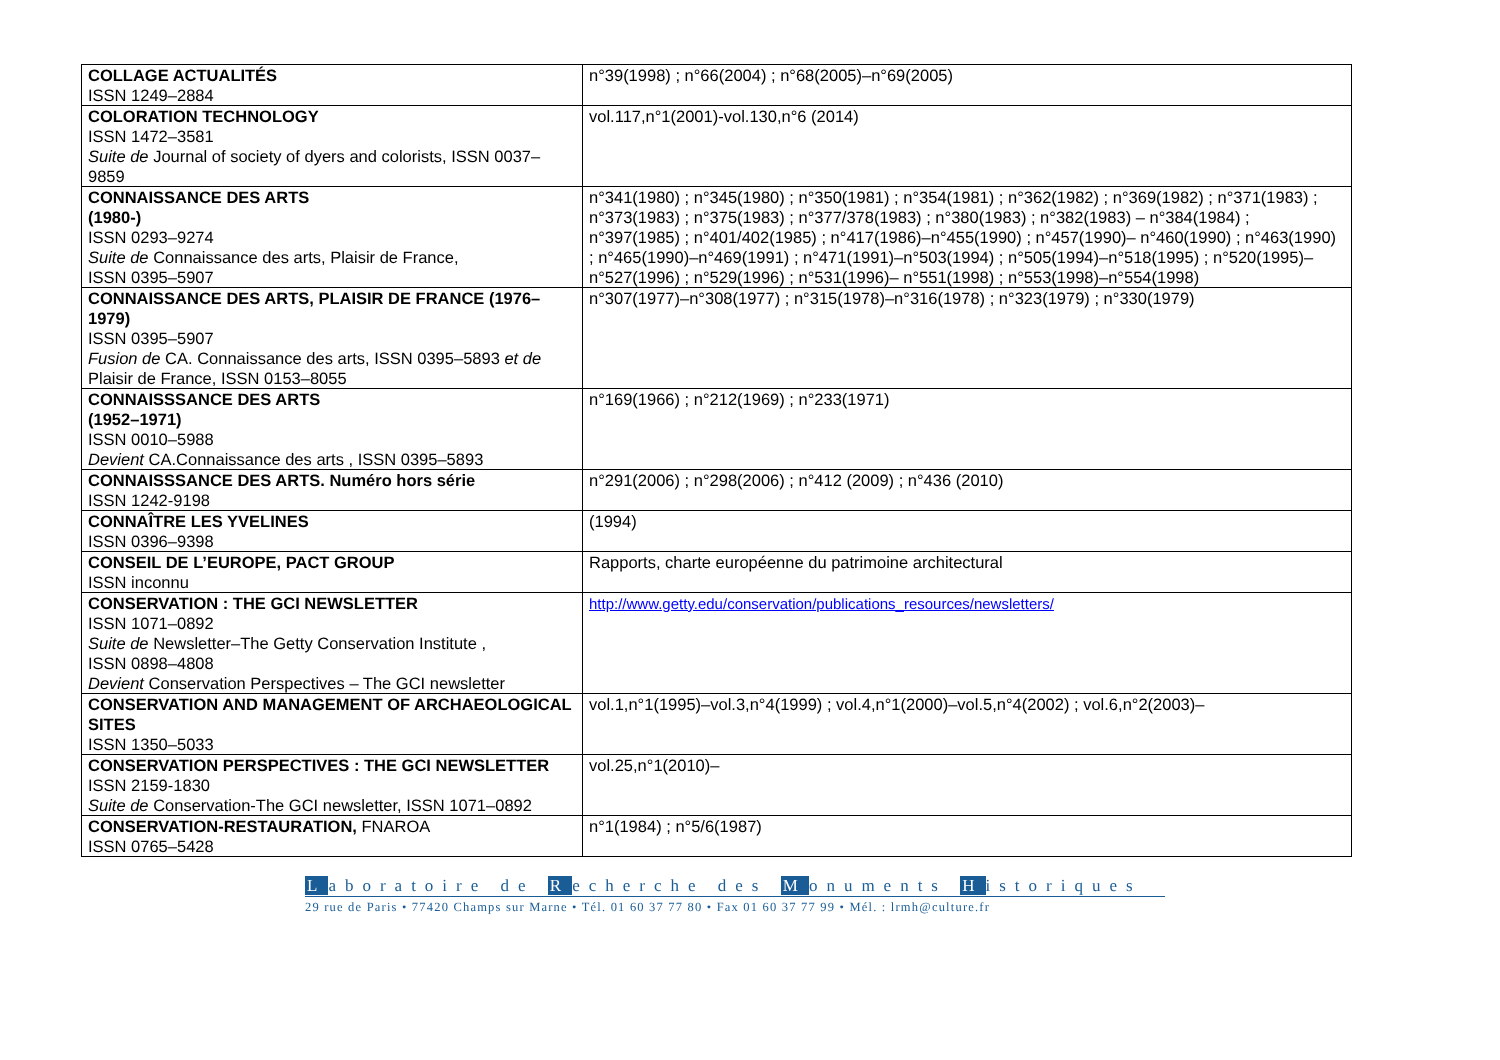| COLLAGE ACTUALITÉS ISSN 1249–2884 | n°39(1998) ; n°66(2004) ; n°68(2005)–n°69(2005) |
| COLORATION TECHNOLOGY ISSN 1472–3581 Suite de Journal of society of dyers and colorists, ISSN 0037–9859 | vol.117,n°1(2001)-vol.130,n°6 (2014) |
| CONNAISSANCE DES ARTS (1980-) ISSN 0293–9274 Suite de Connaissance des arts, Plaisir de France, ISSN 0395–5907 | n°341(1980) ; n°345(1980) ; n°350(1981) ; n°354(1981) ; n°362(1982) ; n°369(1982) ; n°371(1983) ; n°373(1983) ; n°375(1983) ; n°377/378(1983) ; n°380(1983) ; n°382(1983) – n°384(1984) ; n°397(1985) ; n°401/402(1985) ; n°417(1986)–n°455(1990) ; n°457(1990)– n°460(1990) ; n°463(1990) ; n°465(1990)–n°469(1991) ; n°471(1991)–n°503(1994) ; n°505(1994)–n°518(1995) ; n°520(1995)–n°527(1996) ; n°529(1996) ; n°531(1996)– n°551(1998) ; n°553(1998)–n°554(1998) |
| CONNAISSANCE DES ARTS, PLAISIR DE FRANCE (1976–1979) ISSN 0395–5907 Fusion de CA. Connaissance des arts, ISSN 0395–5893 et de Plaisir de France, ISSN 0153–8055 | n°307(1977)–n°308(1977) ; n°315(1978)–n°316(1978) ; n°323(1979) ; n°330(1979) |
| CONNAISSSANCE DES ARTS (1952–1971) ISSN 0010–5988 Devient CA.Connaissance des arts , ISSN 0395–5893 | n°169(1966) ; n°212(1969) ; n°233(1971) |
| CONNAISSSANCE DES ARTS. Numéro hors série ISSN 1242-9198 | n°291(2006) ; n°298(2006) ; n°412 (2009) ; n°436 (2010) |
| CONNAÎTRE LES YVELINES ISSN 0396–9398 | (1994) |
| CONSEIL DE L’EUROPE, PACT GROUP ISSN inconnu | Rapports, charte européenne du patrimoine architectural |
| CONSERVATION : THE GCI NEWSLETTER ISSN 1071–0892 Suite de Newsletter–The Getty Conservation Institute , ISSN 0898–4808 Devient Conservation Perspectives – The GCI newsletter | http://www.getty.edu/conservation/publications_resources/newsletters/ |
| CONSERVATION AND MANAGEMENT OF ARCHAEOLOGICAL SITES ISSN 1350–5033 | vol.1,n°1(1995)–vol.3,n°4(1999) ; vol.4,n°1(2000)–vol.5,n°4(2002) ; vol.6,n°2(2003)– |
| CONSERVATION PERSPECTIVES : THE GCI NEWSLETTER ISSN 2159-1830 Suite de Conservation-The GCI newsletter, ISSN 1071–0892 | vol.25,n°1(2010)– |
| CONSERVATION-RESTAURATION, FNAROA ISSN 0765–5428 | n°1(1984) ; n°5/6(1987) |
Laboratoire de Recherche des Monuments Historiques
29 rue de Paris • 77420 Champs sur Marne • Tél. 01 60 37 77 80 • Fax 01 60 37 77 99 • Mél. : lrmh@culture.fr